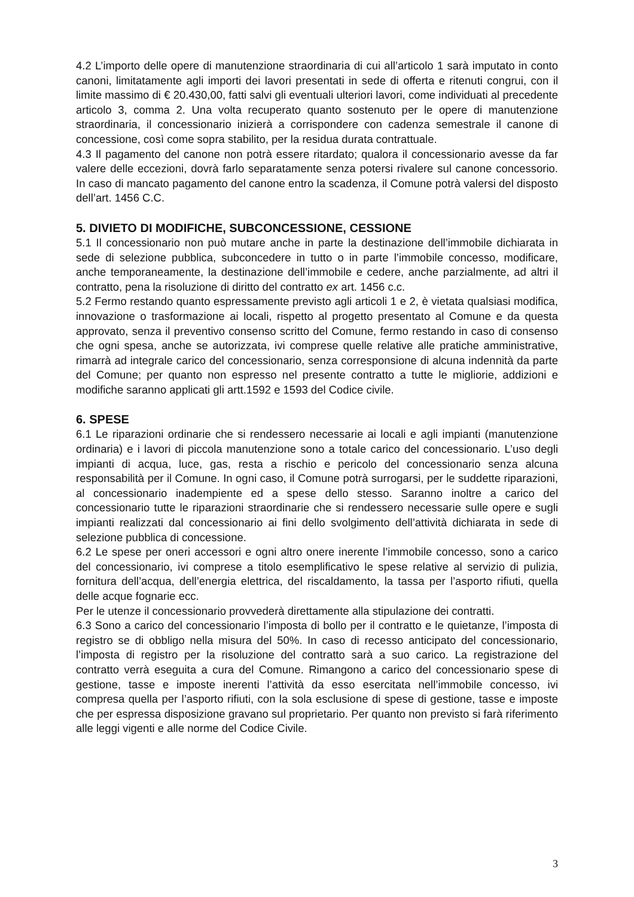4.2 L’importo delle opere di manutenzione straordinaria di cui all’articolo 1 sarà imputato in conto canoni, limitatamente agli importi dei lavori presentati in sede di offerta e ritenuti congrui, con il limite massimo di € 20.430,00, fatti salvi gli eventuali ulteriori lavori, come individuati al precedente articolo 3, comma 2. Una volta recuperato quanto sostenuto per le opere di manutenzione straordinaria, il concessionario inizierà a corrispondere con cadenza semestrale il canone di concessione, così come sopra stabilito, per la residua durata contrattuale.
4.3 Il pagamento del canone non potrà essere ritardato; qualora il concessionario avesse da far valere delle eccezioni, dovrà farlo separatamente senza potersi rivalere sul canone concessorio. In caso di mancato pagamento del canone entro la scadenza, il Comune potrà valersi del disposto dell’art. 1456 C.C.
5. DIVIETO DI MODIFICHE, SUBCONCESSIONE, CESSIONE
5.1 Il concessionario non può mutare anche in parte la destinazione dell’immobile dichiarata in sede di selezione pubblica, subconcedere in tutto o in parte l’immobile concesso, modificare, anche temporaneamente, la destinazione dell’immobile e cedere, anche parzialmente, ad altri il contratto, pena la risoluzione di diritto del contratto ex art. 1456 c.c.
5.2 Fermo restando quanto espressamente previsto agli articoli 1 e 2, è vietata qualsiasi modifica, innovazione o trasformazione ai locali, rispetto al progetto presentato al Comune e da questa approvato, senza il preventivo consenso scritto del Comune, fermo restando in caso di consenso che ogni spesa, anche se autorizzata, ivi comprese quelle relative alle pratiche amministrative, rimarrà ad integrale carico del concessionario, senza corresponsione di alcuna indennità da parte del Comune; per quanto non espresso nel presente contratto a tutte le migliorie, addizioni e modifiche saranno applicati gli artt.1592 e 1593 del Codice civile.
6. SPESE
6.1 Le riparazioni ordinarie che si rendessero necessarie ai locali e agli impianti (manutenzione ordinaria) e i lavori di piccola manutenzione sono a totale carico del concessionario. L’uso degli impianti di acqua, luce, gas, resta a rischio e pericolo del concessionario senza alcuna responsabilità per il Comune. In ogni caso, il Comune potrà surrogarsi, per le suddette riparazioni, al concessionario inadempiente ed a spese dello stesso. Saranno inoltre a carico del concessionario tutte le riparazioni straordinarie che si rendessero necessarie sulle opere e sugli impianti realizzati dal concessionario ai fini dello svolgimento dell’attività dichiarata in sede di selezione pubblica di concessione.
6.2 Le spese per oneri accessori e ogni altro onere inerente l’immobile concesso, sono a carico del concessionario, ivi comprese a titolo esemplificativo le spese relative al servizio di pulizia, fornitura dell’acqua, dell’energia elettrica, del riscaldamento, la tassa per l’asporto rifiuti, quella delle acque fognarie ecc.
Per le utenze il concessionario provvederà direttamente alla stipulazione dei contratti.
6.3 Sono a carico del concessionario l’imposta di bollo per il contratto e le quietanze, l’imposta di registro se di obbligo nella misura del 50%. In caso di recesso anticipato del concessionario, l’imposta di registro per la risoluzione del contratto sarà a suo carico. La registrazione del contratto verrà eseguita a cura del Comune. Rimangono a carico del concessionario spese di gestione, tasse e imposte inerenti l’attività da esso esercitata nell’immobile concesso, ivi compresa quella per l’asporto rifiuti, con la sola esclusione di spese di gestione, tasse e imposte che per espressa disposizione gravano sul proprietario. Per quanto non previsto si farà riferimento alle leggi vigenti e alle norme del Codice Civile.
3